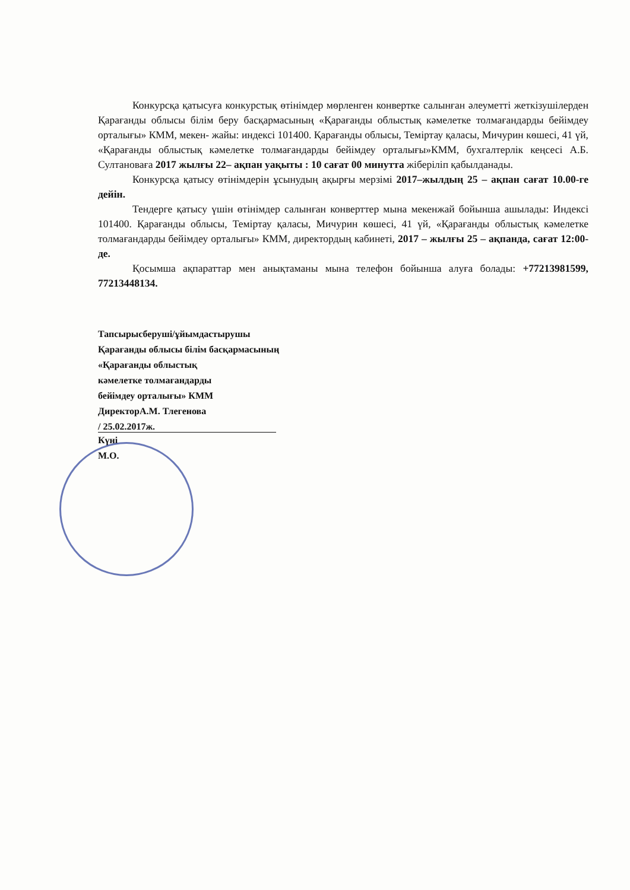Конкурсқа қатысуға конкурстық өтінімдер мөрленген конвертке салынған әлеуметті жеткізушілерден Қарағанды облысы білім беру басқармасының «Қарағанды облыстық кәмелетке толмағандарды бейімдеу орталығы» КММ, мекен- жайы: индексі 101400. Қарағанды облысы, Теміртау қаласы, Мичурин көшесі, 41 үй, «Қарағанды облыстық кәмелетке толмағандарды бейімдеу орталығы»КММ, бухгалтерлік кеңсесі А.Б. Султановаға 2017 жылғы 22– ақпан уақыты : 10 сағат 00 минутта жіберіліп қабылданады.
Конкурсқа қатысу өтінімдерін ұсынудың ақырғы мерзімі 2017–жылдың 25 – ақпан сағат 10.00-ге дейін.
Тендерге қатысу үшін өтінімдер салынған конверттер мына мекенжай бойынша ашылады: Индексі 101400. Қарағанды облысы, Теміртау қаласы, Мичурин көшесі, 41 үй, «Қарағанды облыстық кәмелетке толмағандарды бейімдеу орталығы» КММ, директордың кабинеті, 2017 – жылғы 25 – ақпанда, сағат 12:00-де.
Қосымша ақпараттар мен анықтаманы мына телефон бойынша алуға болады: +77213981599, 77213448134.
Тапсырысберуші/ұйымдастырушы
Қарағанды облысы білім басқармасының
«Қарағанды облыстық
кәмелетке толмағандарды
бейімдеу орталығы» КММ
ДиректорА.М. Тлегенова
/ 25.02.2017ж.
Күні
М.О.